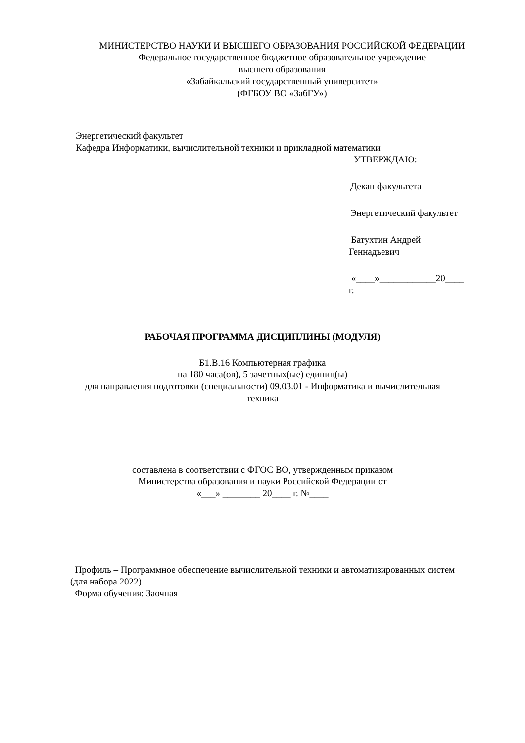МИНИСТЕРСТВО НАУКИ И ВЫСШЕГО ОБРАЗОВАНИЯ РОССИЙСКОЙ ФЕДЕРАЦИИ
Федеральное государственное бюджетное образовательное учреждение
высшего образования
«Забайкальский государственный университет»
(ФГБОУ ВО «ЗабГУ»)
Энергетический факультет
Кафедра Информатики, вычислительной техники и прикладной математики
УТВЕРЖДАЮ:
Декан факультета
Энергетический факультет
Батухтин Андрей
Геннадьевич
«____»____________20____
г.
РАБОЧАЯ ПРОГРАММА ДИСЦИПЛИНЫ (МОДУЛЯ)
Б1.В.16 Компьютерная графика
на 180 часа(ов), 5 зачетных(ые) единиц(ы)
для направления подготовки (специальности) 09.03.01 - Информатика и вычислительная
техника
составлена в соответствии с ФГОС ВО, утвержденным приказом
Министерства образования и науки Российской Федерации от
«___» ________ 20____ г. №____
Профиль – Программное обеспечение вычислительной техники и автоматизированных систем (для набора 2022)
Форма обучения: Заочная